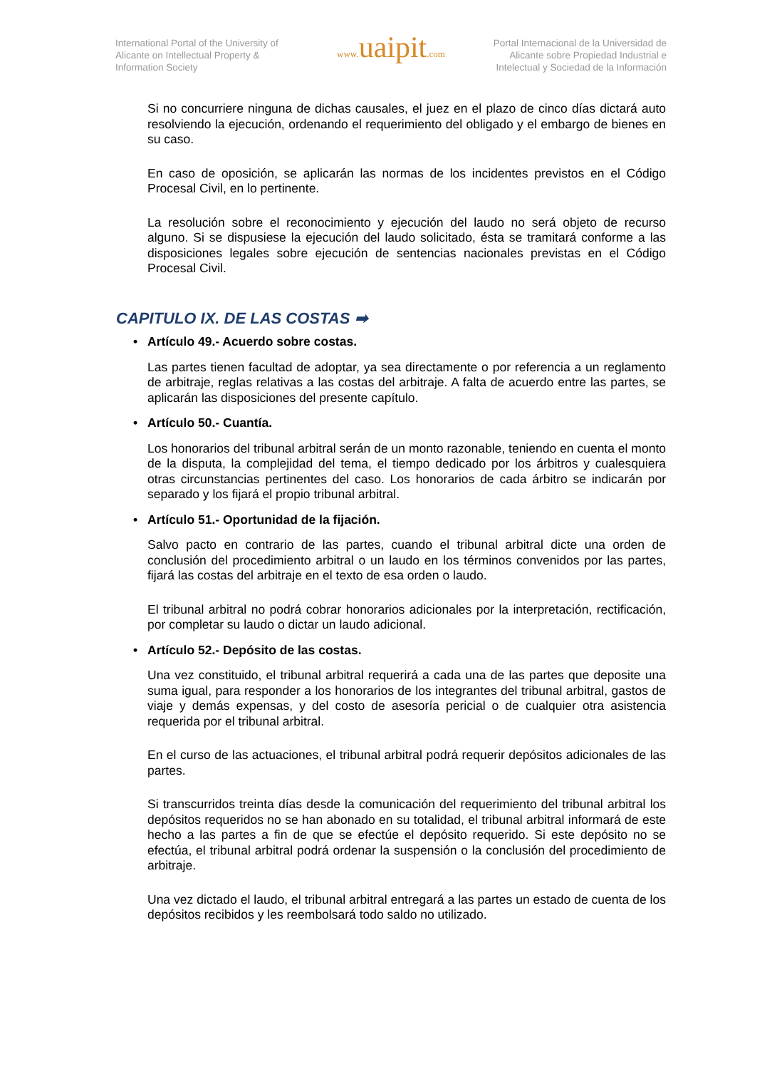International Portal of the University of Alicante on Intellectual Property & Information Society
www. uaipit.com
Portal Internacional de la Universidad de Alicante sobre Propiedad Industrial e Intelectual y Sociedad de la Información
Si no concurriere ninguna de dichas causales, el juez en el plazo de cinco días dictará auto resolviendo la ejecución, ordenando el requerimiento del obligado y el embargo de bienes en su caso.
En caso de oposición, se aplicarán las normas de los incidentes previstos en el Código Procesal Civil, en lo pertinente.
La resolución sobre el reconocimiento y ejecución del laudo no será objeto de recurso alguno. Si se dispusiese la ejecución del laudo solicitado, ésta se tramitará conforme a las disposiciones legales sobre ejecución de sentencias nacionales previstas en el Código Procesal Civil.
CAPITULO IX. DE LAS COSTAS ➡
• Artículo 49.- Acuerdo sobre costas.
Las partes tienen facultad de adoptar, ya sea directamente o por referencia a un reglamento de arbitraje, reglas relativas a las costas del arbitraje. A falta de acuerdo entre las partes, se aplicarán las disposiciones del presente capítulo.
• Artículo 50.- Cuantía.
Los honorarios del tribunal arbitral serán de un monto razonable, teniendo en cuenta el monto de la disputa, la complejidad del tema, el tiempo dedicado por los árbitros y cualesquiera otras circunstancias pertinentes del caso. Los honorarios de cada árbitro se indicarán por separado y los fijará el propio tribunal arbitral.
• Artículo 51.- Oportunidad de la fijación.
Salvo pacto en contrario de las partes, cuando el tribunal arbitral dicte una orden de conclusión del procedimiento arbitral o un laudo en los términos convenidos por las partes, fijará las costas del arbitraje en el texto de esa orden o laudo.
El tribunal arbitral no podrá cobrar honorarios adicionales por la interpretación, rectificación, por completar su laudo o dictar un laudo adicional.
• Artículo 52.- Depósito de las costas.
Una vez constituido, el tribunal arbitral requerirá a cada una de las partes que deposite una suma igual, para responder a los honorarios de los integrantes del tribunal arbitral, gastos de viaje y demás expensas, y del costo de asesoría pericial o de cualquier otra asistencia requerida por el tribunal arbitral.
En el curso de las actuaciones, el tribunal arbitral podrá requerir depósitos adicionales de las partes.
Si transcurridos treinta días desde la comunicación del requerimiento del tribunal arbitral los depósitos requeridos no se han abonado en su totalidad, el tribunal arbitral informará de este hecho a las partes a fin de que se efectúe el depósito requerido. Si este depósito no se efectúa, el tribunal arbitral podrá ordenar la suspensión o la conclusión del procedimiento de arbitraje.
Una vez dictado el laudo, el tribunal arbitral entregará a las partes un estado de cuenta de los depósitos recibidos y les reembolsará todo saldo no utilizado.